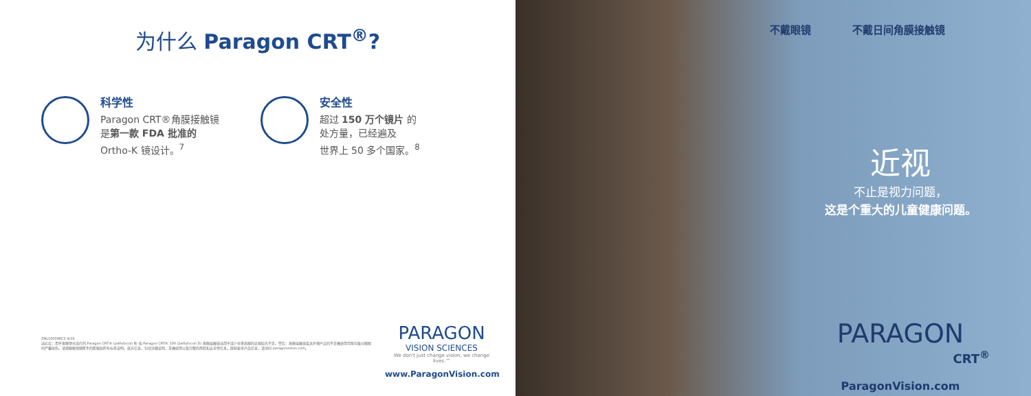为什么 Paragon CRT<sup>®</sup>?
科学性
Paragon CRT®角膜接触镜
是第一款 FDA 批准的
Ortho-K 镜设计。<sup>7</sup>
安全性
超过 150 万个镜片 的
处方量，已经遍及
世界上 50 多个国家。<sup>8</sup>
ZNL100098CS 4/19
适应症：用于角膜塑光治疗的 Paragon CRT® (paflufocon B) 和 Paragon CRT® 100 (paflufocon D) 角膜接触镜适用于减少非患病眼的近视屈光不正。警告：角膜接触镜及其护理产品的不正确使用可能导致对眼睛的严重损伤。请遵循眼保健医生的医嘱和所有标签说明。处方信息，包括详细说明、正确使用以及完整的风险和安全性信息，欲知更多产品信息，请访问 paragonvision.com。
PARAGON
VISION SCIENCES
We don't just change vision, we change lives.™
www.ParagonVision.com
不戴眼镜 不戴日间角膜接触镜
近视
不止是视力问题，
这是个重大的儿童健康问题。
PARAGON
CRT<sup>®</sup>
ParagonVision.com